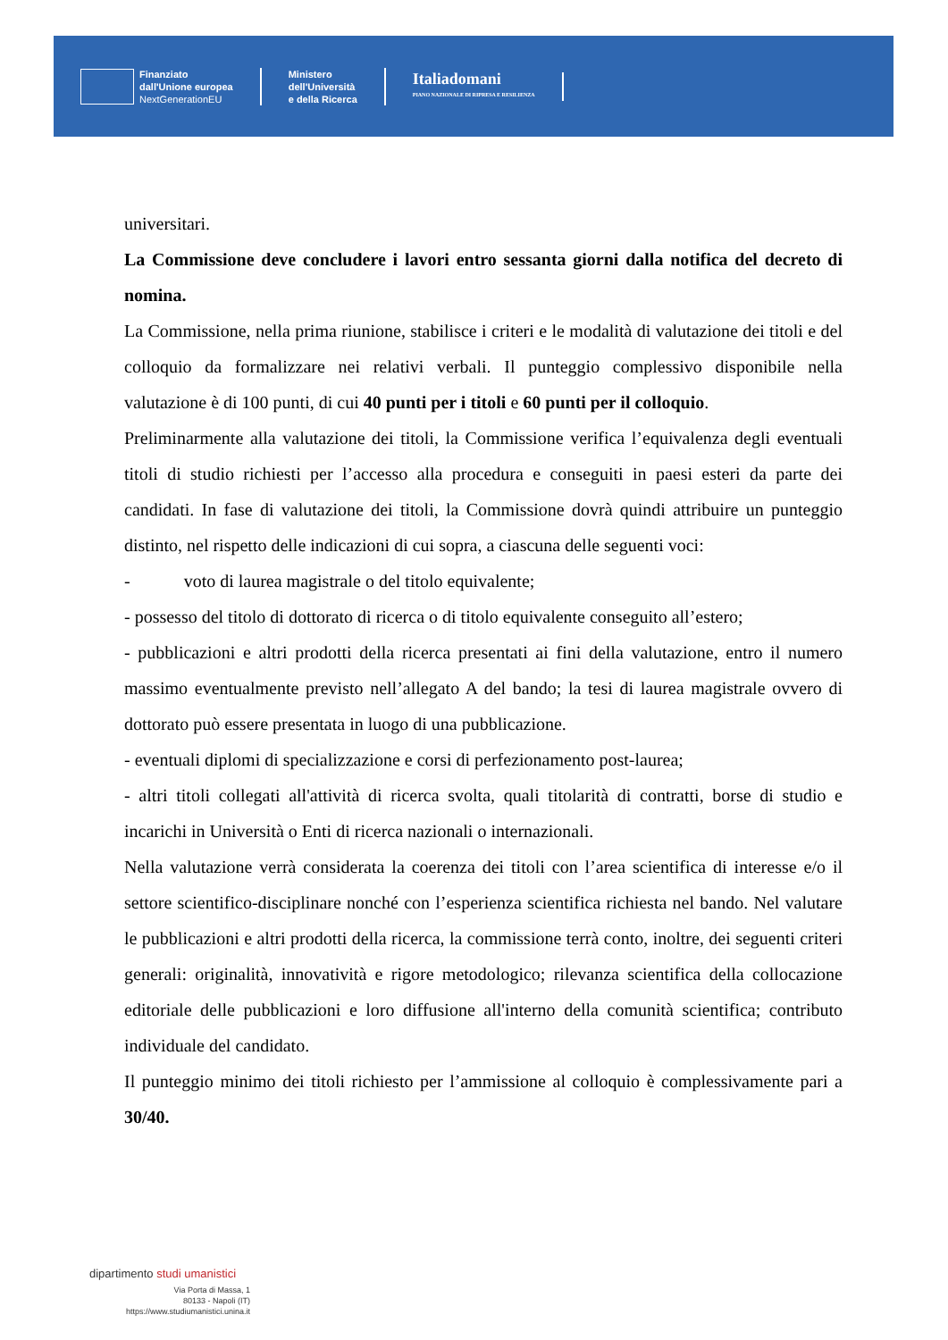Finanziato
dall'Unione europea
NextGenerationEU
Ministero
dell'Università
e della Ricerca
Italiadomani
PIANO NAZIONALE DI RIPRESA E RESILIENZA
universitari.
La Commissione deve concludere i lavori entro sessanta giorni dalla notifica del decreto di nomina.
La Commissione, nella prima riunione, stabilisce i criteri e le modalità di valutazione dei titoli e del colloquio da formalizzare nei relativi verbali. Il punteggio complessivo disponibile nella valutazione è di 100 punti, di cui 40 punti per i titoli e 60 punti per il colloquio.
Preliminarmente alla valutazione dei titoli, la Commissione verifica l’equivalenza degli eventuali titoli di studio richiesti per l’accesso alla procedura e conseguiti in paesi esteri da parte dei candidati. In fase di valutazione dei titoli, la Commissione dovrà quindi attribuire un punteggio distinto, nel rispetto delle indicazioni di cui sopra, a ciascuna delle seguenti voci:
- voto di laurea magistrale o del titolo equivalente;
- possesso del titolo di dottorato di ricerca o di titolo equivalente conseguito all’estero;
- pubblicazioni e altri prodotti della ricerca presentati ai fini della valutazione, entro il numero massimo eventualmente previsto nell’allegato A del bando; la tesi di laurea magistrale ovvero di dottorato può essere presentata in luogo di una pubblicazione.
- eventuali diplomi di specializzazione e corsi di perfezionamento post-laurea;
- altri titoli collegati all'attività di ricerca svolta, quali titolarità di contratti, borse di studio e incarichi in Università o Enti di ricerca nazionali o internazionali.
Nella valutazione verrà considerata la coerenza dei titoli con l’area scientifica di interesse e/o il settore scientifico-disciplinare nonché con l’esperienza scientifica richiesta nel bando. Nel valutare le pubblicazioni e altri prodotti della ricerca, la commissione terrà conto, inoltre, dei seguenti criteri generali: originalità, innovatività e rigore metodologico; rilevanza scientifica della collocazione editoriale delle pubblicazioni e loro diffusione all'interno della comunità scientifica; contributo individuale del candidato.
Il punteggio minimo dei titoli richiesto per l’ammissione al colloquio è complessivamente pari a 30/40.
dipartimento studi umanistici
Via Porta di Massa, 1
80133 - Napoli (IT)
https://www.studiumanistici.unina.it